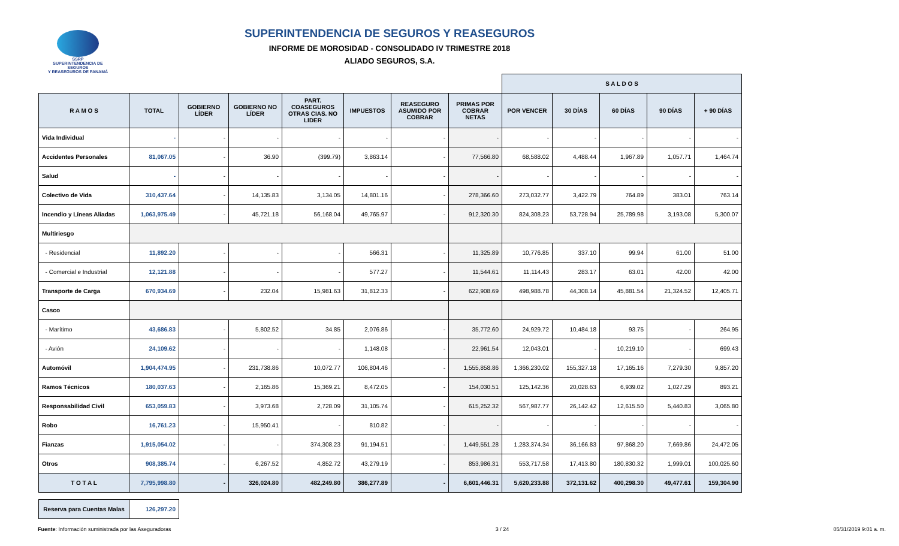SSRP
SUPERINTENDENCIA DE SEGUROS
Y REASEGUROS DE PANAMÁ
SUPERINTENDENCIA DE SEGUROS Y REASEGUROS
INFORME DE MOROSIDAD - CONSOLIDADO IV TRIMESTRE 2018
ALIADO SEGUROS, S.A.
| | | | | | | | | S A L D O S | | | | |
| R A M O S | TOTAL | GOBIERNO LÍDER | GOBIERNO NO LÍDER | PART. COASEGUROS OTRAS CIAS. NO LIDER | IMPUESTOS | REASEGURO ASUMIDO POR COBRAR | PRIMAS POR COBRAR NETAS | POR VENCER | 30 DÍAS | 60 DÍAS | 90 DÍAS | + 90 DÍAS |
| Vida Individual | - | - | - | - | - | - | - | - | - | - | - | - |
| Accidentes Personales | 81,067.05 | - | 36.90 | (399.79) | 3,863.14 | - | 77,566.80 | 68,588.02 | 4,488.44 | 1,967.89 | 1,057.71 | 1,464.74 |
| Salud | - | - | - | - | - | - | - | - | - | - | - | - |
| Colectivo de Vida | 310,437.64 | - | 14,135.83 | 3,134.05 | 14,801.16 | - | 278,366.60 | 273,032.77 | 3,422.79 | 764.89 | 383.01 | 763.14 |
| Incendio y Líneas Aliadas | 1,063,975.49 | - | 45,721.18 | 56,168.04 | 49,765.97 | - | 912,320.30 | 824,308.23 | 53,728.94 | 25,789.98 | 3,193.08 | 5,300.07 |
| Multiriesgo | | | | | | | | | | | | |
| - Residencial | 11,892.20 | - | - | - | 566.31 | - | 11,325.89 | 10,776.85 | 337.10 | 99.94 | 61.00 | 51.00 |
| - Comercial e Industrial | 12,121.88 | - | - | - | 577.27 | - | 11,544.61 | 11,114.43 | 283.17 | 63.01 | 42.00 | 42.00 |
| Transporte de Carga | 670,934.69 | - | 232.04 | 15,981.63 | 31,812.33 | - | 622,908.69 | 498,988.78 | 44,308.14 | 45,881.54 | 21,324.52 | 12,405.71 |
| Casco | | | | | | | | | | | | |
| - Marítimo | 43,686.83 | - | 5,802.52 | 34.85 | 2,076.86 | - | 35,772.60 | 24,929.72 | 10,484.18 | 93.75 | - | 264.95 |
| - Avión | 24,109.62 | - | - | - | 1,148.08 | - | 22,961.54 | 12,043.01 | - | 10,219.10 | - | 699.43 |
| Automóvil | 1,904,474.95 | - | 231,738.86 | 10,072.77 | 106,804.46 | - | 1,555,858.86 | 1,366,230.02 | 155,327.18 | 17,165.16 | 7,279.30 | 9,857.20 |
| Ramos Técnicos | 180,037.63 | - | 2,165.86 | 15,369.21 | 8,472.05 | - | 154,030.51 | 125,142.36 | 20,028.63 | 6,939.02 | 1,027.29 | 893.21 |
| Responsabilidad Civil | 653,059.83 | - | 3,973.68 | 2,728.09 | 31,105.74 | - | 615,252.32 | 567,987.77 | 26,142.42 | 12,615.50 | 5,440.83 | 3,065.80 |
| Robo | 16,761.23 | - | 15,950.41 | - | 810.82 | - | - | - | - | - | - | - |
| Fianzas | 1,915,054.02 | - | - | 374,308.23 | 91,194.51 | - | 1,449,551.28 | 1,283,374.34 | 36,166.83 | 97,868.20 | 7,669.86 | 24,472.05 |
| Otros | 908,385.74 | - | 6,267.52 | 4,852.72 | 43,279.19 | - | 853,986.31 | 553,717.58 | 17,413.80 | 180,830.32 | 1,999.01 | 100,025.60 |
| T O T A L | 7,795,998.80 | - | 326,024.80 | 482,249.80 | 386,277.89 | - | 6,601,446.31 | 5,620,233.88 | 372,131.62 | 400,298.30 | 49,477.61 | 159,304.90 |
| Reserva para Cuentas Malas | 126,297.20 |
Fuente: Información suministrada por las Aseguradoras 3 / 24 05/31/2019 9:01 a. m.